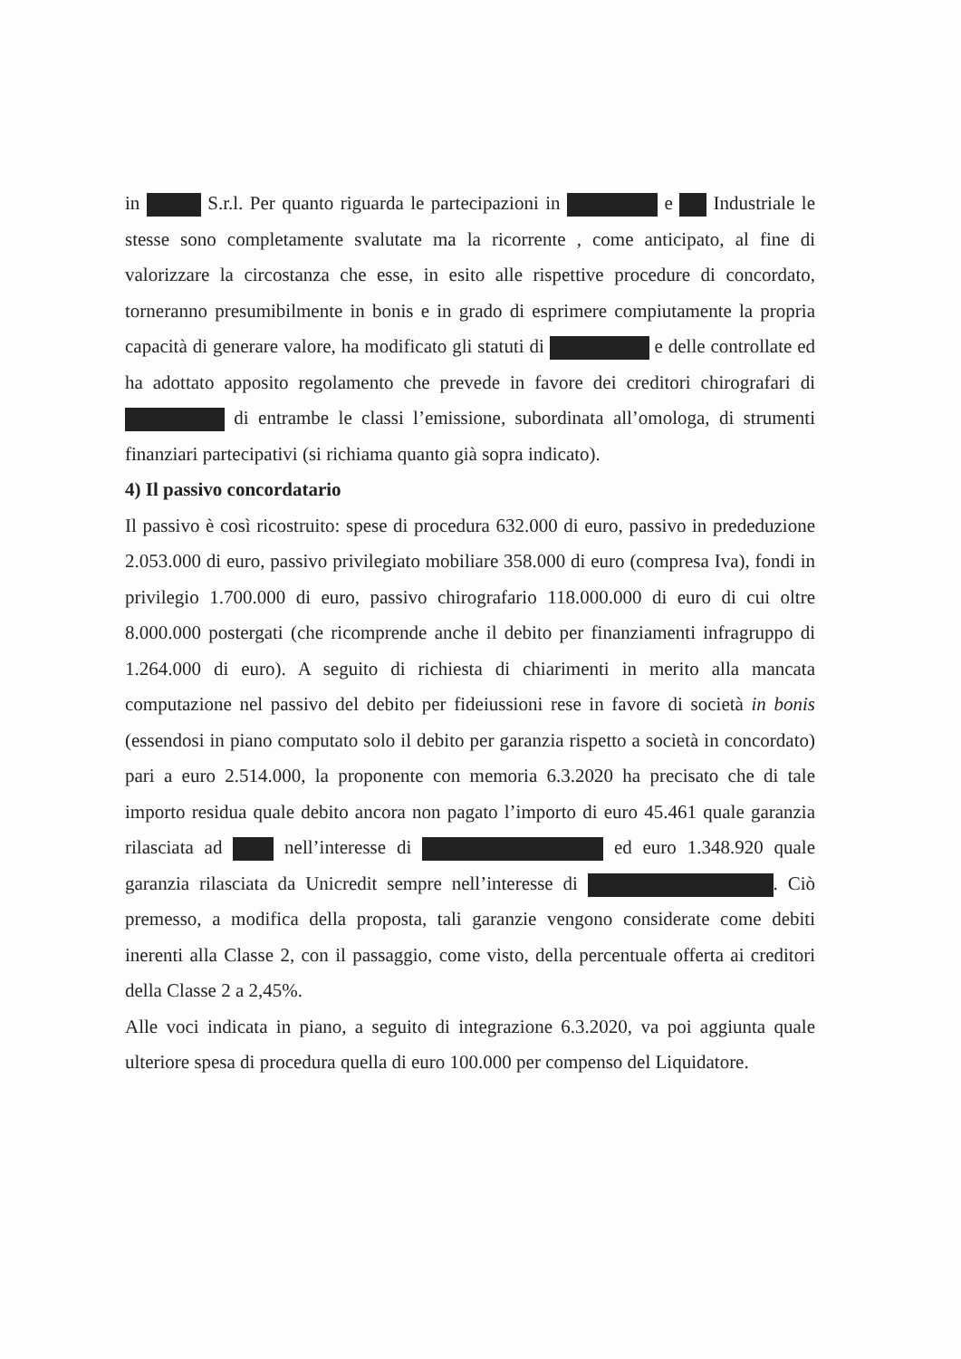in S.r.l. Per quanto riguarda le partecipazioni in e Industriale le stesse sono completamente svalutate ma la ricorrente , come anticipato, al fine di valorizzare la circostanza che esse, in esito alle rispettive procedure di concordato, torneranno presumibilmente in bonis e in grado di esprimere compiutamente la propria capacità di generare valore, ha modificato gli statuti di e delle controllate ed ha adottato apposito regolamento che prevede in favore dei creditori chirografari di di entrambe le classi l’emissione, subordinata all’omologa, di strumenti finanziari partecipativi (si richiama quanto già sopra indicato).
4) Il passivo concordatario
Il passivo è così ricostruito: spese di procedura 632.000 di euro, passivo in prededuzione 2.053.000 di euro, passivo privilegiato mobiliare 358.000 di euro (compresa Iva), fondi in privilegio 1.700.000 di euro, passivo chirografario 118.000.000 di euro di cui oltre 8.000.000 postergati (che ricomprende anche il debito per finanziamenti infragruppo di 1.264.000 di euro). A seguito di richiesta di chiarimenti in merito alla mancata computazione nel passivo del debito per fideiussioni rese in favore di società in bonis (essendosi in piano computato solo il debito per garanzia rispetto a società in concordato) pari a euro 2.514.000, la proponente con memoria 6.3.2020 ha precisato che di tale importo residua quale debito ancora non pagato l’importo di euro 45.461 quale garanzia rilasciata ad nell’interesse di ed euro 1.348.920 quale garanzia rilasciata da Unicredit sempre nell’interesse di . Ciò premesso, a modifica della proposta, tali garanzie vengono considerate come debiti inerenti alla Classe 2, con il passaggio, come visto, della percentuale offerta ai creditori della Classe 2 a 2,45%.
Alle voci indicata in piano, a seguito di integrazione 6.3.2020, va poi aggiunta quale ulteriore spesa di procedura quella di euro 100.000 per compenso del Liquidatore.